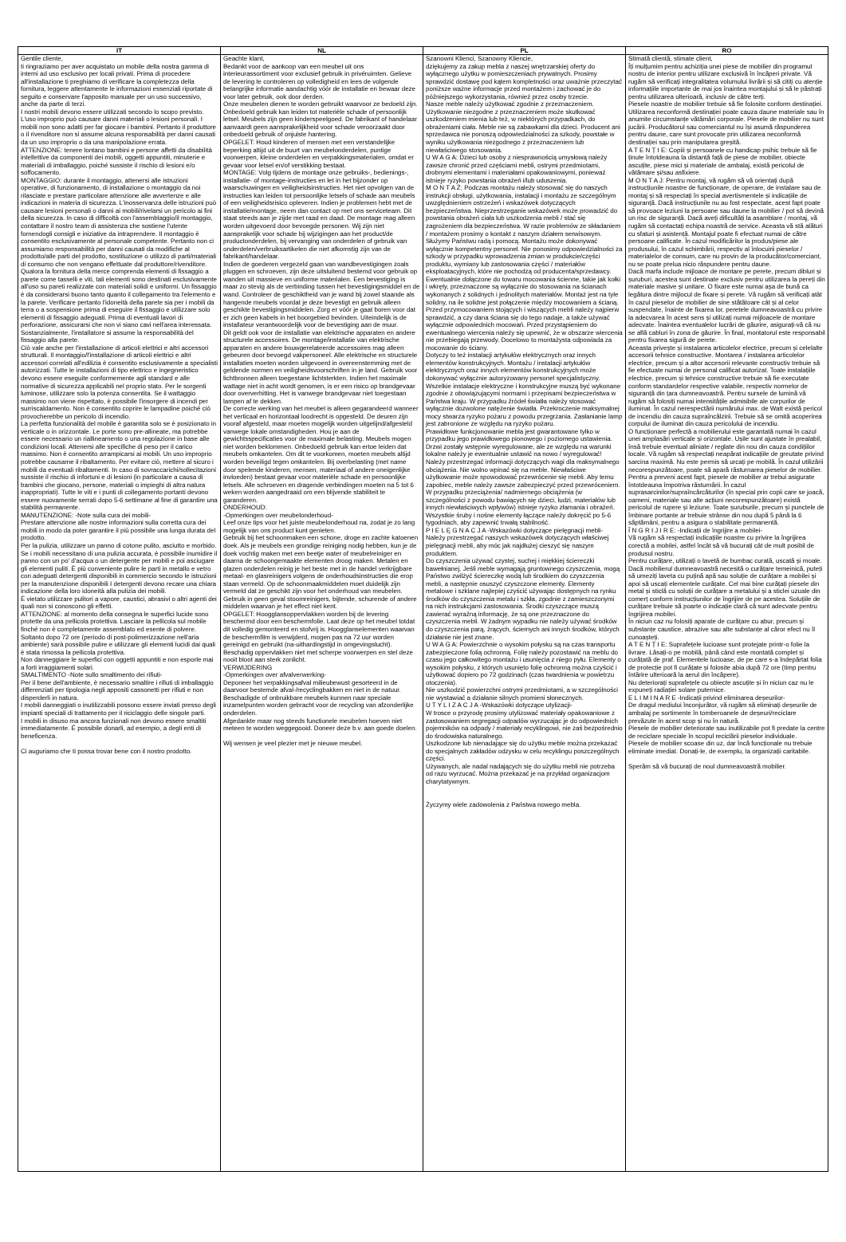| IT | NL | PL | RO |
| --- | --- | --- | --- |
| Gentile cliente, ti ringraziamo per aver acquistato un mobile della nostra gamma di interni ad uso esclusivo per locali privati. Prima di procedere all'installazione ti preghiamo di verificare la completezza della fornitura, leggere attentamente le informazioni essenziali riportate di seguito e conservare l'apposito manuale per un uso successivo, anche da parte di terzi. I nostri mobili devono essere utilizzati secondo lo scopo previsto. L'uso improprio può causare danni materiali o lesioni personali. I mobili non sono adatti per far giocare i bambini. Pertanto il produttore o il rivenditore non si assume alcuna responsabilità per danni causati da un uso improprio o da una manipolazione errata. ATTENZIONE: tenere lontano bambini e persone affetti da disabilità intellettive da componenti dei mobili, oggetti appuntiti, minuterie e materiali di imballaggio, poiché sussiste il rischio di lesioni e/o soffocamento. MONTAGGIO: durante il montaggio, attenersi alle istruzioni operative, di funzionamento, di installazione o montaggio da noi rilasciate e prestare particolare attenzione alle avvertenze e alle indicazioni in materia di sicurezza. L'inosservanza delle istruzioni può causare lesioni personali o danni ai mobili/rivelarsi un pericolo ai fini della sicurezza. In caso di difficoltà con l'assemblaggio/il montaggio, contattare il nostro team di assistenza che sostiene l'utente fornendogli consigli e iniziative da intraprendere. Il montaggio è consentito esclusivamente al personale competente. Pertanto non ci assumiamo responsabilità per danni causati da modifiche al prodotto/alle parti del prodotto, sostituzione o utilizzo di parti/materiali di consumo che non vengano effettuate dal produttore/rivenditore. Qualora la fornitura della merce comprenda elementi di fissaggio a parete come tasselli e viti, tali elementi sono destinati esclusivamente all'uso su pareti realizzate con materiali solidi e uniformi. Un fissaggio è da considerarsi buono tanto quanto il collegamento tra l'elemento e la parete. Verificare pertanto l'idoneità della parete sia per i mobili da terra o a sospensione prima di eseguire il fissaggio e utilizzare solo elementi di fissaggio adeguati. Prima di eventuali lavori di perforazione, assicurarsi che non vi siano cavi nell'area interessata. Sostanzialmente, l'installatore si assume la responsabilità del fissaggio alla parete. Ciò vale anche per l'installazione di articoli elettrici e altri accessori strutturali. Il montaggio/l'installazione di articoli elettrici e altri accessori correlati all'edilizia è consentito esclusivamente a specialisti autorizzati. Tutte le installazioni di tipo elettrico e ingegneristico devono essere eseguite conformemente agli standard e alle normative di sicurezza applicabili nel proprio stato. Per le sorgenti luminose, utilizzare solo la potenza consentita. Se il wattaggio massimo non viene rispettato, è possibile l'insorgere di incendi per surriscaldamento. Non è consentito coprire le lampadine poiché ciò provocherebbe un pericolo di incendio. La perfetta funzionalità del mobile è garantita solo se è posizionato in verticale o in orizzontale. Le porte sono pre-allineate, ma potrebbe essere necessario un riallineamento o una regolazione in base alle condizioni locali. Attenersi alle specifiche di peso per il carico massimo. Non è consentito arrampicarsi ai mobili. Un uso improprio potrebbe causarne il ribaltamento. Per evitare ciò, mettere al sicuro i mobili da eventuali ribaltamenti. In caso di sovraccarichi/sollecitazioni sussiste il rischio di infortuni e di lesioni (in particolare a causa di bambini che giocano, persone, materiali o impieghi di altra natura inappropriati). Tutte le viti e i punti di collegamento portanti devono essere nuovamente serrati dopo 5-6 settimane al fine di garantire una stabilità permanente. MANUTENZIONE: -Note sulla cura dei mobili- Prestare attenzione alle nostre informazioni sulla corretta cura dei mobili in modo da poter garantire il più possibile una lunga durata del prodotto. Per la pulizia, utilizzare un panno di cotone pulito, asciutto e morbido. Se i mobili necessitano di una pulizia accurata, è possibile inumidire il panno con un po' d'acqua o un detergente per mobili e poi asciugare gli elementi puliti. È più conveniente pulire le parti in metallo e vetro con adeguati detergenti disponibili in commercio secondo le istruzioni per la manutenzione disponibili I detergenti devono recare una chiara indicazione della loro idoneità alla pulizia dei mobili. È vietato utilizzare pulitori a vapore, caustici, abrasivi o altri agenti dei quali non si conoscono gli effetti. ATTENZIONE: al momento della consegna le superfici lucide sono protette da una pellicola protettiva. Lasciare la pellicola sul mobile finché non è completamente assemblato ed esente di polvere. Soltanto dopo 72 ore (periodo di post-polimerizzazione nell'aria ambiente) sarà possibile pulire e utilizzare gli elementi lucidi dai quali è stata rimossa la pellicola protettiva. Non danneggiare le superfici con oggetti appuntiti e non esporle mai a forti irraggiamenti solari. SMALTIMENTO -Note sullo smaltimento dei rifiuti- Per il bene dell'ambiente, è necessario smaltire i rifiuti di imballaggio differenziati per tipologia negli appositi cassonetti per rifiuti e non disperderli in natura. I mobili danneggiati o inutilizzabili possono essere inviati presso degli impianti speciali di trattamento per il riciclaggio delle singole parti. I mobili in disuso ma ancora funzionali non devono essere smaltiti immediatamente. É possibile donarli, ad esempio, a degli enti di beneficenza. Ci auguriamo che ti possa trovar bene con il nostro prodotto. | Geachte klant, Bedankt voor de aankoop van een meubel uit ons interieurassortiment voor exclusief gebruik in privéruimten. Gelieve de levering te controleren op volledigheid en lees de volgende belangrijke informatie aandachtig vóór de installatie en bewaar deze voor later gebruik, ook door derden. Onze meubelen dienen te worden gebruikt waarvoor ze bedoeld zijn. Onbedoeld gebruik kan leiden tot materiële schade of persoonlijk letsel. Meubels zijn geen kinderspeelgoed. De fabrikant of handelaar aanvaardt geen aansprakelijkheid voor schade veroorzaakt door onbedoeld gebruik of onjuiste hantering. OPGELET: Houd kinderen of mensen met een verstandelijke beperking altijd uit de buurt van meubelonderdelen, puntige voorwerpen, kleine onderdelen en verpakkingsmaterialen, omdat er gevaar voor letsel en/of verstikking bestaat. MONTAGE: Volg tijdens de montage onze gebruiks-, bedienings-, installatie- of montage-instructies en let in het bijzonder op waarschuwingen en veiligheidsinstructies. Het niet opvolgen van de instructies kan leiden tot persoonlijke letsels of schade aan meubels of een veiligheidsrisico opleveren. Indien je problemen hebt met de installatie/montage, neem dan contact op met ons serviceteam. Dit staat steeds aan je zijde met raad en daad. De montage mag alleen worden uitgevoerd door bevoegde personen. Wij zijn niet aansprakelijk voor schade bij wijzigingen aan het product/de productonderdelen, bij vervanging van onderdelen of gebruik van onderdelen/verbruiksartikelen die niet afkomstig zijn van de fabrikant/handelaar. Indien de goederen vergezeld gaan van wandbevestigingen zoals pluggen en schroeven, zijn deze uitsluitend bestemd voor gebruik op wanden uit massieve en uniforme materialen. Een bevestiging is maar zo stevig als de verbinding tussen het bevestigingsmiddel en de wand. Controleer de geschiktheid van je wand bij zowel staande als hangende meubels voordat je deze bevestigt en gebruik alleen geschikte bevestigingsmiddelen. Zorg er vóór je gaat boren voor dat er zich geen kabels in het boorgebied bevinden. Uiteindelijk is de installateur verantwoordelijk voor de bevestiging aan de muur. Dit geldt ook voor de installatie van elektrische apparaten en andere structurele accessoires. De montage/installatie van elektrische apparaten en andere bouwgerelateerde accessoires mag alleen gebeuren door bevoegd vakpersoneel. Alle elektrische en structurele installaties moeten worden uitgevoerd in overeenstemming met de geldende normen en veiligheidsvoorschriften in je land. Gebruik voor lichtbronnen alleen toegestane lichtsterkten. Indien het maximale wattage niet in acht wordt genomen, is er een risico op brandgevaar door oververhitting. Het is vanwege brandgevaar niet toegestaan lampen af te dekken. De correcte werking van het meubel is alleen gegarandeerd wanneer het verticaal en horizontaal loodrecht is opgesteld. De deuren zijn vooraf afgesteld, maar moeten mogelijk worden uitgelijnd/afgesteld vanwege lokale omstandigheden. Hou je aan de gewichtsspecificaties voor de maximale belasting. Meubels mogen niet worden beklommen. Onbedoeld gebruik kan ertoe leiden dat meubels omkantelen. Om dit te voorkomen, moeten meubels altijd worden beveiligd tegen omkantelen. Bij overbelasting (met name door spelende kinderen, mensen, materiaal of andere oneigenlijke invloeden) bestaat gevaar voor materiële schade en persoonlijke letsels. Alle schroeven en dragende verbindingen moeten na 5 tot 6 weken worden aangedraaid om een blijvende stabiliteit te garanderen. ONDERHOUD: -Opmerkingen over meubelonderhoud- Leef onze tips voor het juiste meubelonderhoud na, zodat je zo lang mogelijk van ons product kunt genieten. Gebruik bij het schoonmaken een schone, droge en zachte katoenen doek. Als je meubels een grondige reiniging nodig hebben, kun je de doek vochtig maken met een beetje water of meubelreiniger en daarna de schoongemaakte elementen droog maken. Metalen en glazen onderdelen reinig je het beste met in de handel verkrijgbare metaal- en glasreinigers volgens de onderhoudsinstructies die erop staan vermeld. Op de schoonmaakmiddelen moet duidelijk zijn vermeld dat ze geschikt zijn voor het onderhoud van meubelen. Gebruik in geen geval stoomreinigers, bijtende, schurende of andere middelen waarvan je het effect niet kent. OPGELET: Hoogglansoppervlakken worden bij de levering beschermd door een beschermfolie. Laat deze op het meubel totdat dit volledig gemonteerd en stofvrij is. Hoogglanselementen waarvan de beschermfilm is verwijderd, mogen pas na 72 uur worden gereinigd en gebruikt (na-uithardingstijd in omgevingslucht). Beschadig oppervlakken niet met scherpe voorwerpen en stel deze nooit bloot aan sterk zonlicht. VERWIJDERING -Opmerkingen over afvalverwerking- Deponeer het verpakkingsafval milieubewust gesorteerd in de daarvoor bestemde afval-/recyclingbakken en niet in de natuur. Beschadigde of onbruikbare meubels kunnen naar speciale inzamelpunten worden gebracht voor de recycling van afzonderlijke onderdelen. Afgedankte maar nog steeds functionele meubelen hoeven niet meteen te worden weggegooid. Doneer deze b.v. aan goede doelen. Wij wensen je veel plezier met je nieuwe meubel. | Szanowni Klienci, Szanowny Kliencie, dziękujemy za zakup mebla z naszej wnętrzarskiej oferty do wyłącznego użytku w pomieszczeniach prywatnych. Prosimy sprawdzić dostawę pod kątem kompletności oraz uważnie przeczytać poniższe ważne informacje przed montażem i zachować je do późniejszego wykorzystania, również przez osoby trzecie. Nasze meble należy użytkować zgodnie z przeznaczeniem. Użytkowanie niezgodne z przeznaczeniem może skutkować uszkodzeniem mienia lub też, w niektórych przypadkach, do obrażeniami ciała. Meble nie są zabawkami dla dzieci. Producent ani sprzedawca nie ponoszą odpowiedzialności za szkody, powstałe w wyniku użytkowania niezgodnego z przeznaczeniem lub niewłaściwego stosowania. U W A G A: Dzieci lub osoby z niesprawnością umysłową należy zawsze chronić przed częściami mebli, ostrymi przedmiotami, drobnymi elementami i materiałami opakowaniowymi, ponieważ istnieje ryzyko powstania obrażeń i/lub uduszenia. M O N T A Ż: Podczas montażu należy stosować się do naszych instrukcji obsługi, użytkowania, instalacji i montażu ze szczególnym uwzględnieniem ostrzeżeń i wskazówek dotyczących bezpieczeństwa. Nieprzestrzeganie wskazówek może prowadzić do powstania obrażeń ciała lub uszkodzenia mebli / stać się zagrożeniem dla bezpieczeństwa. W razie problemów ze składaniem / montażem prosimy o kontakt z naszym działem serwisowym. Służymy Państwu radą i pomocą. Montażu może dokonywać wyłącznie kompetentny personel. Nie ponosimy odpowiedzialności za szkody w przypadku wprowadzenia zmian w produkcie/części produktu, wymiany lub zastosowania części / materiałów eksploatacyjnych, które nie pochodzą od producenta/sprzedawcy. Ewentualnie dołączone do towaru mocowania ścienne, takie jak kołki i wkręty, przeznaczone są wyłącznie do stosowania na ścianach wykonanych z solidnych i jednolitych materiałów. Montaż jest na tyle solidny, na ile solidne jest połączenie między mocowaniem a ścianą. Przed przymocowaniem stojących i wiszących mebli należy najpierw sprawdzić, a czy dana ściana się do tego nadaje, a także używać wyłącznie odpowiednich mocowań. Przed przystąpieniem do ewentualnego wiercenia należy się upewnić, że w obszarze wiercenia nie przebiegają przewody. Docelowo to montażysta odpowiada za mocowanie do ściany. Dotyczy to też instalacji artykułów elektrycznych oraz innych elementów konstrukcyjnych. Montażu / instalacji artykułów elektrycznych oraz innych elementów konstrukcyjnych może dokonywać wyłącznie autoryzowany personel specjalistyczny. Wszelkie instalacje elektryczne i konstrukcyjne muszą być wykonane zgodnie z obowiązującymi normami i przepisami bezpieczeństwa w Państwa kraju. W przypadku źródeł światła należy stosować wyłącznie dozwolone natężenie światła. Przekroczenie maksymalnej mocy stwarza ryzyko pożaru z powodu przegrzania. Zasłanianie lamp jest zabronione ze względu na ryzyko pożaru. Prawidłowe funkcjonowanie mebla jest gwarantowane tylko w przypadku jego prawidłowego pionowego i poziomego ustawienia. Drzwi zostały wstępnie wyregulowane, ale ze względu na warunki lokalne należy je ewentualnie ustawić na nowo / wyregulować! Należy przestrzegać informacji dotyczących wagi dla maksymalnego obciążenia. Nie wolno wpinać się na meble. Niewłaściwe użytkowanie może spowodować przewrócenie się mebli. Aby temu zapobiec, meble należy zawsze zabezpieczyć przed przewróceniem. W przypadku przeciążenia/ nadmiernego obciążenia (w szczególności z powodu bawiących się dzieci, ludzi, materiałów lub innych niewłaściwych wpływów) istnieje ryzyko złamania i obrażeń. Wszystkie śruby i nośne elementy łączące należy dokręcić po 5-6 tygodniach, aby zapewnić trwałą stabilność. P I E L Ę G N A C J A -Wskazówki dotyczące pielęgnacji mebli- Należy przestrzegać naszych wskazówek dotyczących właściwej pielęgnacji mebli, aby móc jak najdłużej cieszyć się naszym produktem. Do czyszczenia używać czystej, suchej i miękkiej ściereczki bawełnianej. Jeśli meble wymagają gruntownego czyszczenia, mogą Państwo zwilżyć ściereczkę wodą lub środkiem do czyszczenia mebli, a następnie osuszyć czyszczone elementy. Elementy metalowe i szklane najlepiej czyścić używając dostępnych na rynku środków do czyszczenia metalu i szkła, zgodnie z zamieszczonymi na nich instrukcjami zastosowania. Środki czyszczące muszą zawierać wyraźną informację, że są one przeznaczone do czyszczenia mebli. W żadnym wypadku nie należy używać środków do czyszczenia parą, żrących, ściernych ani innych środków, których działanie nie jest znane. U W A G A: Powierzchnie o wysokim połysku są na czas transportu zabezpieczone folią ochronną. Folię należy pozostawić na meblu do czasu jego całkowitego montażu i usunięcia z niego pyłu. Elementy o wysokim połysku, z których usunięto folię ochronną można czyścić i użytkować dopiero po 72 godzinach (czas twardnienia w powietrzu otoczenia). Nie uszkodzić powierzchni ostrymi przedmiotami, a w szczególności nie wystawiać a działanie silnych promieni słonecznych. U T Y L I Z A C J A -Wskazówki dotyczące utylizacji- W trosce o przyrodę prosimy utylizować materiały opakowaniowe z zastosowaniem segregacji odpadów wyrzucając je do odpowiednich pojemników na odpady / materiały recyklingowi, nie zaś bezpośrednio do środowiska naturalnego. Uszkodzone lub nienadające się do użytku meble można przekazać do specjalnych zakładów odzysku w celu recyklingu poszczególnych części. Używanych, ale nadal nadających się do użytku mebli nie potrzeba od razu wyrzucać. Można przekazać je na przykład organizacjom charytatywnym. Życzymy wiele zadowolenia z Państwa nowego mebla. | Stimată clientă, stimate client, Îți mulțumim pentru achiziția unei piese de mobilier din programul nostru de interior pentru utilizare exclusivă în încăperi private. Vă rugăm să verificați integralitatea volumului livrării și să citiți cu atenție informațiile importante de mai jos înaintea montajului și să le păstrați pentru utilizarea ulterioară, inclusiv de către terți. Piesele noastre de mobilier trebuie să fie folosite conform destinației. Utilizarea neconformă destinației poate cauza daune materiale sau în anumite circumstanțe vătămări corporale. Piesele de mobilier nu sunt jucării. Producătorul sau comerciantul nu își asumă răspunderea pentru daune, care sunt provocate prin utilizarea neconformă destinației sau prin manipularea greșită. A T E N Ț I E: Copiii și persoanele cu handicap psihic trebuie să fie ținute întotdeauna la distanță față de piese de mobilier, obiecte ascuțite, piese mici și materiale de ambalaj, există pericolul de vătămare și/sau asfixiere. M O N T A J: Pentru montaj, vă rugăm să vă orientați după instrucțiunile noastre de funcționare, de operare, de instalare sau de montaj și să respectați în special avertismentele și indicațiile de siguranță. Dacă instrucțiunile nu au fost respectate, acest fapt poate să provoace leziuni la persoane sau daune la mobilier / pot să devină un risc de siguranță. Dacă aveți dificultăți la asamblare / montaj, vă rugăm să contactați echipa noastră de service. Aceasta vă stă alături cu sfaturi și asistență. Montajul poate fi efectuat numai de către persoane calificate. În cazul modificărilor la produs/piese ale produsului, în cazul schimbării, respectiv al înlocuirii pieselor / materialelor de consum, care nu provin de la producător/comerciant, nu se poate prelua nicio răspundere pentru daune. Dacă marfa include mijloace de montare pe perete, precum dibluri și șuruburi, acestea sunt destinate exclusiv pentru utilizarea la pereți din materiale masive și unitare. O fixare este numai așa de bună ca legătura dintre mijlocul de fixare și perete. Vă rugăm să verificați atât în cazul pieselor de mobilier de sine stătătoare cât și al celor suspendate, înainte de fixarea lor, peretele dumneavoastră cu privire la adecvarea în acest sens și utilizați numai mijloacele de montare adecvate. Înaintea eventualelor lucrări de găurire, asigurați-vă că nu se află cabluri în zona de găurire. În final, montatorul este responsabil pentru fixarea sigură de perete. Aceasta privește și instalarea articolelor electrice, precum și celelalte accesorii tehnice constructive. Montarea / instalarea articolelor electrice, precum și a altor accesorii relevante constructiv trebuie să fie efectuate numai de personal calificat autorizat. Toate instalațiile electrice, precum și tehnice constructive trebuie să fie executate conform standardelor respective valabile, respectiv normelor de siguranță din țara dumneavoastră. Pentru sursele de lumină vă rugăm să folosiți numai intensitățile admisibile ale corpurilor de iluminat. În cazul nerespectării numărului max. de Watt există pericol de incendiu din cauza supraîncălzirii. Trebuie să se omită acoperirea corpului de iluminat din cauza pericolului de incendiu. O funcționare perfectă a mobilierului este garantată numai în cazul unei amplasări verticale și orizontale. Ușile sunt ajustate în prealabil, însă trebuie eventual aliniate / reglate din nou din cauza condițiilor locale. Vă rugăm să respectați neapărat indicațiile de greutate privind sarcina maximă. Nu este permis să urcați pe mobilă. În cazul utilizării necorespunzătoare, poate să apară răsturnarea pieselor de mobilier. Pentru a preveni acest fapt, piesele de mobilier ar trebui asigurate întotdeauna împotriva răsturnării. În cazul suprasarcinilor/supraîncărcăturilor (în special prin copii care se joacă, oameni, materiale sau alte acțiuni necorespunzătoare) există pericolul de rupere și leziune. Toate șuruburile, precum și punctele de îmbinare portante ar trebuie strânse din nou după 5 până la 6 săptămâni, pentru a asigura o stabilitate permanentă. Î N G R I J I R E: -Indicații de îngrijire a mobilei- Vă rugăm să respectați indicațiile noastre cu privire la îngrijirea corectă a mobilei, astfel încât să vă bucurați cât de mult posibil de produsul nostru. Pentru curățare, utilizați o lavetă de bumbac curată, uscată și moale. Dacă mobilierul dumneavoastră necesită o curățare temeinică, puteți să umeziți laveta cu puțină apă sau soluție de curățare a mobilei și apoi să uscați elementele curățate. Cel mai bine curățați piesele din metal și sticlă cu soluții de curățare a metalului și a sticlei uzuale din comerț conform instrucțiunilor de îngrijire de pe acestea. Soluțiile de curățare trebuie să poarte o indicație clară că sunt adecvate pentru îngrijirea mobilei. În niciun caz nu folosiți aparate de curățare cu abur, precum și substanțe caustice, abrazive sau alte substanțe al căror efect nu îl cunoașteți. A T E N Ț I E: Suprafețele lucioase sunt protejate printr-o folie la livrare. Lăsați-o pe mobilă, până când este montată complet și curățată de praf. Elementele lucioase, de pe care s-a îndepărtat folia de protecție pot fi curățate și folosite abia după 72 ore (timp pentru întărire ulterioară la aerul din încăpere). Nu deteriorați suprafețele cu obiecte ascuțite și în niciun caz nu le expuneți radiației solare puternice. E L I M I N A R E -Indicații privind eliminarea deșeurilor- De dragul mediului înconjurător, vă rugăm să eliminați deșeurile de ambalaj pe sortimente în tomberoanele de deșeuri/reciclare prevăzute în acest scop și nu în natură. Piesele de mobilier deteriorate sau inutilizabile pot fi predate la centre de reciclare speciale în scopul reciclării pieselor individuale. Piesele de mobilier scoase din uz, dar încă funcționale nu trebuie eliminate imediat. Donați-le, de exemplu, la organizații caritabile. Sperăm să vă bucurați de noul dumneavoastră mobilier. |